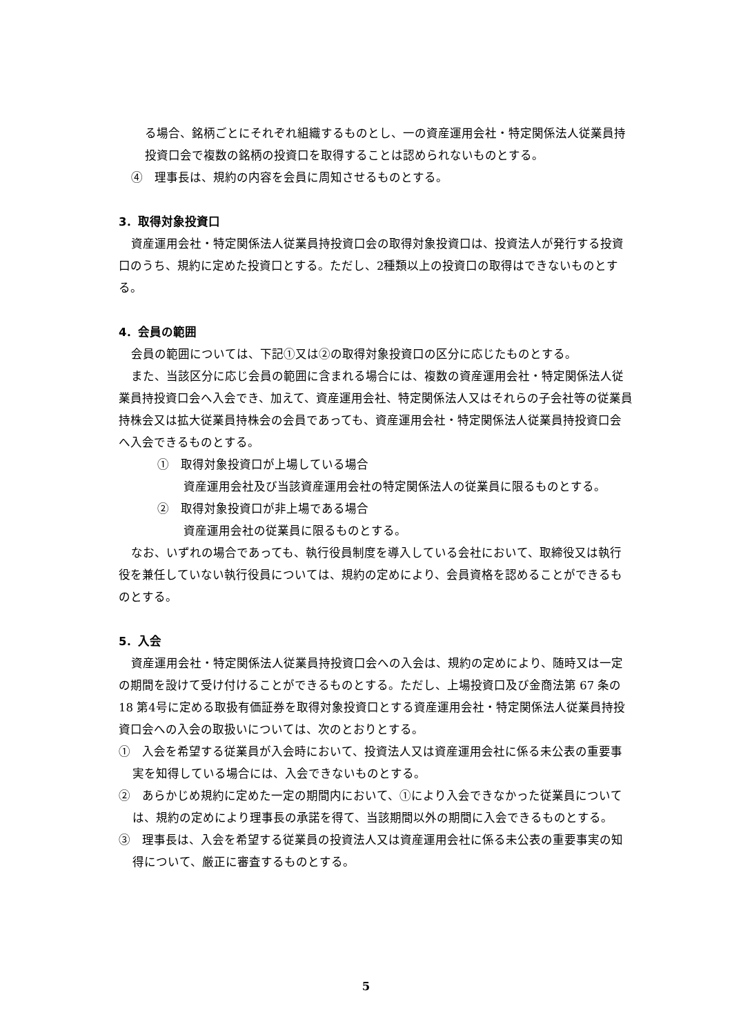る場合、銘柄ごとにそれぞれ組織するものとし、一の資産運用会社・特定関係法人従業員持投資口会で複数の銘柄の投資口を取得することは認められないものとする。
④　理事長は、規約の内容を会員に周知させるものとする。
3．取得対象投資口
資産運用会社・特定関係法人従業員持投資口会の取得対象投資口は、投資法人が発行する投資口のうち、規約に定めた投資口とする。ただし、2種類以上の投資口の取得はできないものとする。
4．会員の範囲
会員の範囲については、下記①又は②の取得対象投資口の区分に応じたものとする。
また、当該区分に応じ会員の範囲に含まれる場合には、複数の資産運用会社・特定関係法人従業員持投資口会へ入会でき、加えて、資産運用会社、特定関係法人又はそれらの子会社等の従業員持株会又は拡大従業員持株会の会員であっても、資産運用会社・特定関係法人従業員持投資口会へ入会できるものとする。
①　取得対象投資口が上場している場合
資産運用会社及び当該資産運用会社の特定関係法人の従業員に限るものとする。
②　取得対象投資口が非上場である場合
資産運用会社の従業員に限るものとする。
なお、いずれの場合であっても、執行役員制度を導入している会社において、取締役又は執行役を兼任していない執行役員については、規約の定めにより、会員資格を認めることができるものとする。
5．入会
資産運用会社・特定関係法人従業員持投資口会への入会は、規約の定めにより、随時又は一定の期間を設けて受け付けることができるものとする。ただし、上場投資口及び金商法第 67 条の 18 第4号に定める取扱有価証券を取得対象投資口とする資産運用会社・特定関係法人従業員持投資口会への入会の取扱いについては、次のとおりとする。
①　入会を希望する従業員が入会時において、投資法人又は資産運用会社に係る未公表の重要事実を知得している場合には、入会できないものとする。
②　あらかじめ規約に定めた一定の期間内において、①により入会できなかった従業員については、規約の定めにより理事長の承諾を得て、当該期間以外の期間に入会できるものとする。
③　理事長は、入会を希望する従業員の投資法人又は資産運用会社に係る未公表の重要事実の知得について、厳正に審査するものとする。
5